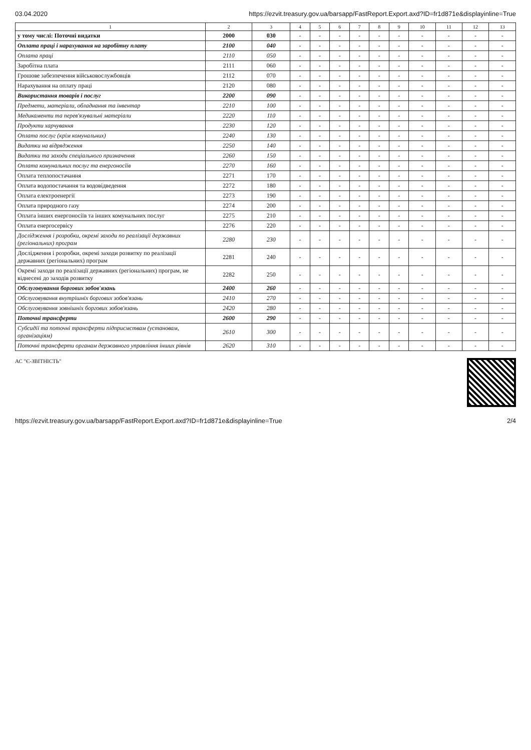03.04.2020 https://ezvit.treasury.gov.ua/barsapp/FastReport.Export.axd?ID=fr1d871e&displayinline=True
| 1 | 2 | 3 | 4 | 5 | 6 | 7 | 8 | 9 | 10 | 11 | 12 | 13 |
| --- | --- | --- | --- | --- | --- | --- | --- | --- | --- | --- | --- | --- |
| у тому числі: Поточні видатки | 2000 | 030 | - | - | - | - | - | - | - | - | - | - |
| Оплата праці і нарахування на заробітну плату | 2100 | 040 | - | - | - | - | - | - | - | - | - | - |
| Оплата праці | 2110 | 050 | - | - | - | - | - | - | - | - | - | - |
| Заробітна плата | 2111 | 060 | - | - | - | - | - | - | - | - | - | - |
| Грошове забезпечення військовослужбовців | 2112 | 070 | - | - | - | - | - | - | - | - | - | - |
| Нарахування на оплату праці | 2120 | 080 | - | - | - | - | - | - | - | - | - | - |
| Використання товарів і послуг | 2200 | 090 | - | - | - | - | - | - | - | - | - | - |
| Предмети, матеріали, обладнання та інвентар | 2210 | 100 | - | - | - | - | - | - | - | - | - | - |
| Медикаменти та перев'язувальні матеріали | 2220 | 110 | - | - | - | - | - | - | - | - | - | - |
| Продукти харчування | 2230 | 120 | - | - | - | - | - | - | - | - | - | - |
| Оплата послуг (крім комунальних) | 2240 | 130 | - | - | - | - | - | - | - | - | - | - |
| Видатки на відрядження | 2250 | 140 | - | - | - | - | - | - | - | - | - | - |
| Видатки та заходи спеціального призначення | 2260 | 150 | - | - | - | - | - | - | - | - | - | - |
| Оплата комунальних послуг та енергоносіїв | 2270 | 160 | - | - | - | - | - | - | - | - | - | - |
| Оплата теплопостачання | 2271 | 170 | - | - | - | - | - | - | - | - | - | - |
| Оплата водопостачання та водовідведення | 2272 | 180 | - | - | - | - | - | - | - | - | - | - |
| Оплата електроенергії | 2273 | 190 | - | - | - | - | - | - | - | - | - | - |
| Оплата природного газу | 2274 | 200 | - | - | - | - | - | - | - | - | - | - |
| Оплата інших енергоносіїв та інших комунальних послуг | 2275 | 210 | - | - | - | - | - | - | - | - | - | - |
| Оплата енергосервісу | 2276 | 220 | - | - | - | - | - | - | - | - | - | - |
| Дослідження і розробки, окремі заходи по реалізації державних (регіональних) програм | 2280 | 230 | - | - | - | - | - | - | - | - | - | - |
| Дослідження і розробки, окремі заходи розвитку по реалізації державних (регіональних) програм | 2281 | 240 | - | - | - | - | - | - | - | - | - | - |
| Окремі заходи по реалізації державних (регіональних) програм, не віднесені до заходів розвитку | 2282 | 250 | - | - | - | - | - | - | - | - | - | - |
| Обслуговування боргових зобов'язань | 2400 | 260 | - | - | - | - | - | - | - | - | - | - |
| Обслуговування внутрішніх боргових зобов'язань | 2410 | 270 | - | - | - | - | - | - | - | - | - | - |
| Обслуговування зовнішніх боргових зобов'язань | 2420 | 280 | - | - | - | - | - | - | - | - | - | - |
| Поточні трансферти | 2600 | 290 | - | - | - | - | - | - | - | - | - | - |
| Субсидії та поточні трансферти підприємствам (установам, організаціям) | 2610 | 300 | - | - | - | - | - | - | - | - | - | - |
| Поточні трансферти органам державного управління інших рівнів | 2620 | 310 | - | - | - | - | - | - | - | - | - | - |
АС "Є-ЗВІТНІСТЬ"
https://ezvit.treasury.gov.ua/barsapp/FastReport.Export.axd?ID=fr1d871e&displayinline=True 2/4